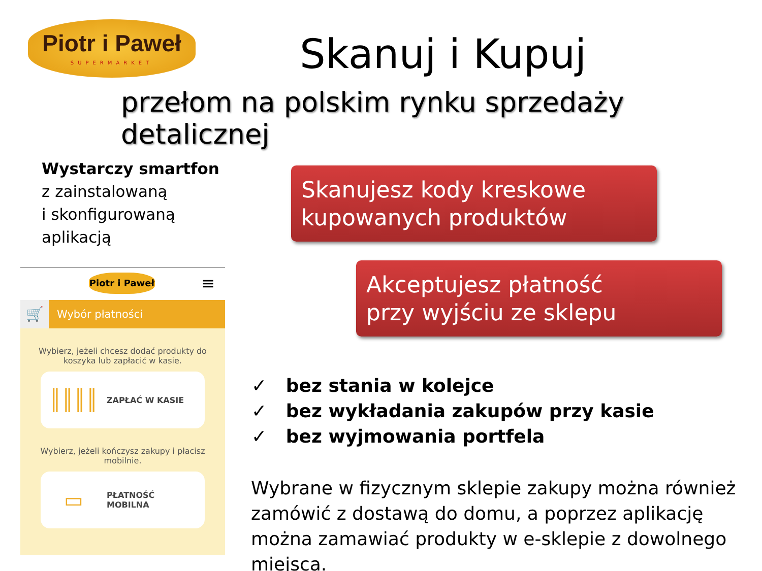Piotr i Paweł
SUPERMARKET
Skanuj i Kupuj
przełom na polskim rynku sprzedaży detalicznej
Wystarczy smartfon
z zainstalowaną
i skonfigurowaną
aplikacją
Piotr i Paweł
≡
🛒
Wybór płatności
Wybierz, jeżeli chcesz dodać produkty do koszyka lub zapłacić w kasie.
║║║║
ZAPŁAĆ W KASIE
Wybierz, jeżeli kończysz zakupy i płacisz mobilnie.
▭
PŁATNOŚĆ
MOBILNA
Skanujesz kody kreskowe
kupowanych produktów
Akceptujesz płatność
przy wyjściu ze sklepu
✓ bez stania w kolejce
✓ bez wykładania zakupów przy kasie
✓ bez wyjmowania portfela
Wybrane w fizycznym sklepie zakupy można również zamówić z dostawą do domu, a poprzez aplikację można zamawiać produkty w e-sklepie z dowolnego miejsca.